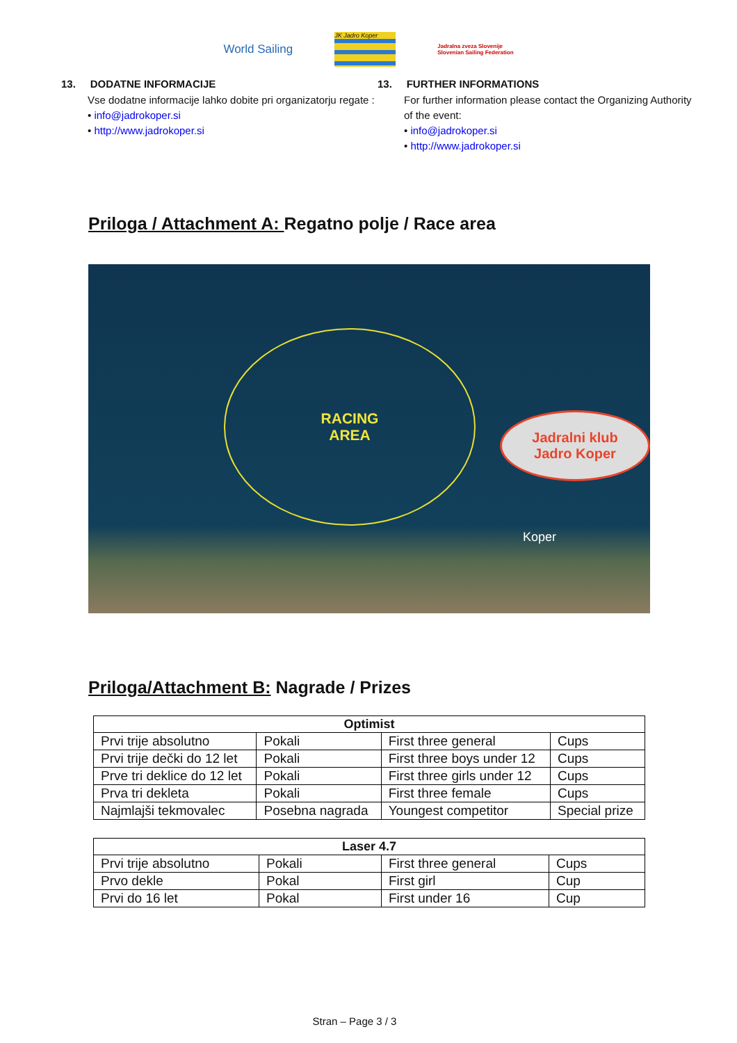World Sailing
JK Jadro Koper
Jadralna zveza Slovenije
Slovenian Sailing Federation
13. DODATNE INFORMACIJE
Vse dodatne informacije lahko dobite pri organizatorju regate :
• info@jadrokoper.si
• http://www.jadrokoper.si
13. FURTHER INFORMATIONS
For further information please contact the Organizing Authority of the event:
• info@jadrokoper.si
• http://www.jadrokoper.si
Priloga / Attachment A: Regatno polje / Race area
RACING
AREA
Jadralni klub
Jadro Koper
Koper
Priloga/Attachment B: Nagrade / Prizes
| Optimist | | | |
| --- | --- | --- | --- |
| Prvi trije absolutno | Pokali | First three general | Cups |
| Prvi trije dečki do 12 let | Pokali | First three boys under 12 | Cups |
| Prve tri deklice do 12 let | Pokali | First three girls under 12 | Cups |
| Prva tri dekleta | Pokali | First three female | Cups |
| Najmlajši tekmovalec | Posebna nagrada | Youngest competitor | Special prize |
| Laser 4.7 | | | |
| --- | --- | --- | --- |
| Prvi trije absolutno | Pokali | First three general | Cups |
| Prvo dekle | Pokal | First girl | Cup |
| Prvi do 16 let | Pokal | First under 16 | Cup |
Stran – Page 3 / 3